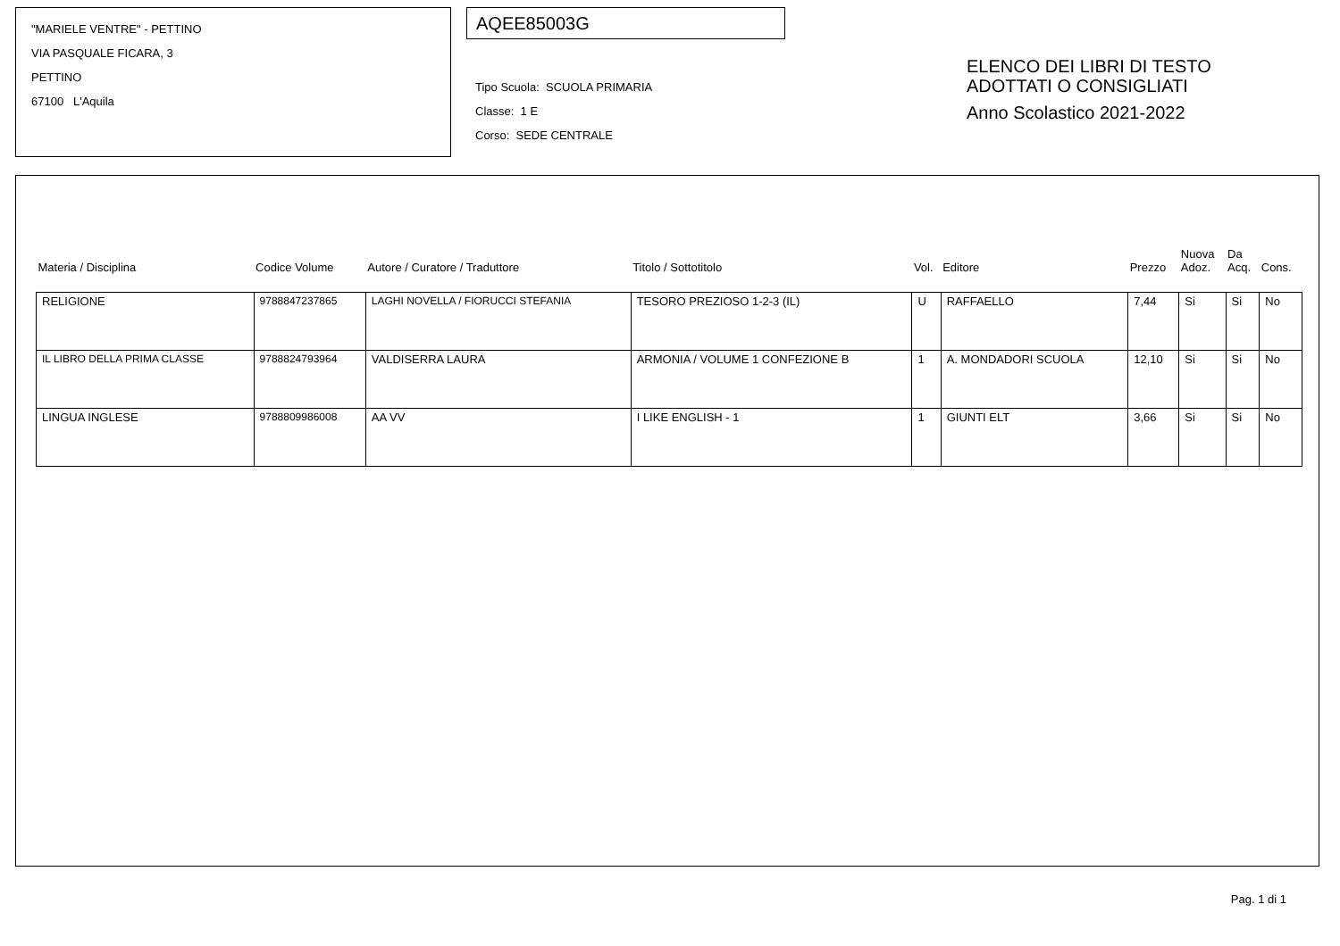"MARIELE VENTRE" - PETTINO
VIA PASQUALE FICARA, 3
PETTINO
67100 L'Aquila
AQEE85003G
Tipo Scuola: SCUOLA PRIMARIA
Classe: 1 E
Corso: SEDE CENTRALE
ELENCO DEI LIBRI DI TESTO
ADOTTATI O CONSIGLIATI
Anno Scolastico 2021-2022
| Materia / Disciplina | Codice Volume | Autore / Curatore / Traduttore | Titolo / Sottotitolo | Vol. | Editore | Prezzo | Nuova Adoz. | Da Acq. | Cons. |
| --- | --- | --- | --- | --- | --- | --- | --- | --- | --- |
| RELIGIONE | 9788847237865 | LAGHI NOVELLA / FIORUCCI STEFANIA | TESORO PREZIOSO 1-2-3 (IL) | U | RAFFAELLO | 7,44 | Si | Si | No |
| IL LIBRO DELLA PRIMA CLASSE | 9788824793964 | VALDISERRA LAURA | ARMONIA / VOLUME 1 CONFEZIONE B | 1 | A. MONDADORI SCUOLA | 12,10 | Si | Si | No |
| LINGUA INGLESE | 9788809986008 | AA VV | I LIKE ENGLISH - 1 | 1 | GIUNTI ELT | 3,66 | Si | Si | No |
Pag. 1 di 1